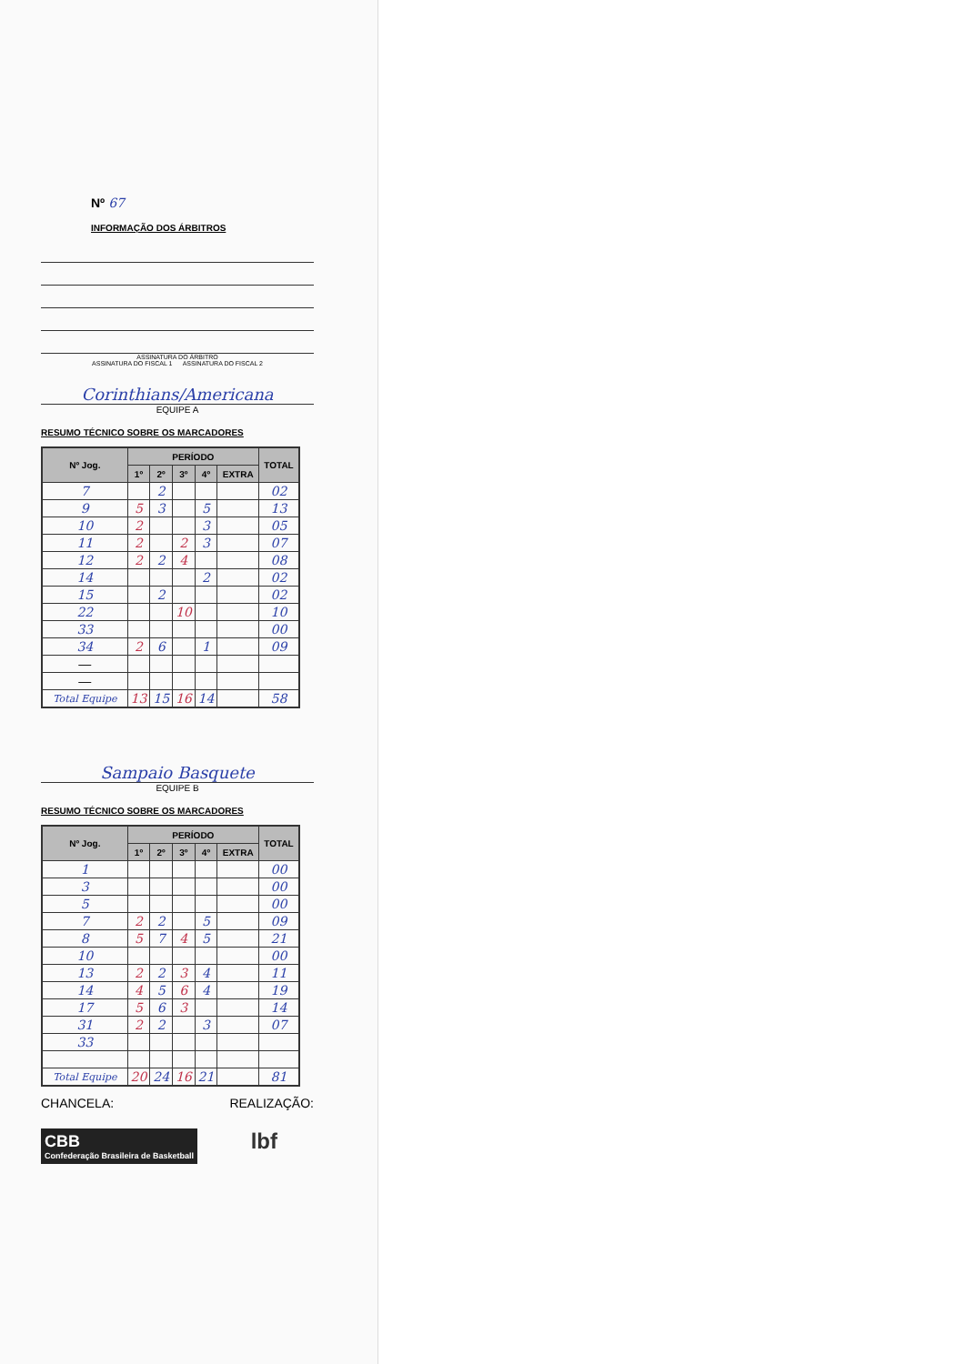Nº 67
INFORMAÇÃO DOS ÁRBITROS
ASSINATURA DO ÁRBITRO
ASSINATURA DO FISCAL 1 ASSINATURA DO FISCAL 2
Corinthians/Americana
EQUIPE A
RESUMO TÉCNICO SOBRE OS MARCADORES
| Nº Jog. | PERÍODO | | | | | TOTAL |
| --- | --- | --- | --- | --- | --- | --- |
| | 1º | 2º | 3º | 4º | EXTRA | |
| 7 | | 2 | | | | 02 |
| 9 | 5 | 3 | | 5 | | 13 |
| 10 | 2 | | | 3 | | 05 |
| 11 | 2 | | 2 | 3 | | 07 |
| 12 | 2 | 2 | 4 | | | 08 |
| 14 | | | | 2 | | 02 |
| 15 | | 2 | | | | 02 |
| 22 | | | 10 | | | 10 |
| 33 | | | | | | 00 |
| 34 | 2 | 6 | | 1 | | 09 |
| — | | | | | | |
| — | | | | | | |
| Total Equipe | 13 | 15 | 16 | 14 | | 58 |
Sampaio Basquete
EQUIPE B
RESUMO TÉCNICO SOBRE OS MARCADORES
| Nº Jog. | PERÍODO | | | | | TOTAL |
| --- | --- | --- | --- | --- | --- | --- |
| | 1º | 2º | 3º | 4º | EXTRA | |
| 1 | | | | | | 00 |
| 3 | | | | | | 00 |
| 5 | | | | | | 00 |
| 7 | 2 | 2 | | 5 | | 09 |
| 8 | 5 | 7 | 4 | 5 | | 21 |
| 10 | | | | | | 00 |
| 13 | 2 | 2 | 3 | 4 | | 11 |
| 14 | 4 | 5 | 6 | 4 | | 19 |
| 17 | 5 | 6 | 3 | | | 14 |
| 31 | 2 | 2 | | 3 | | 07 |
| 33 | | | | | | |
| Total Equipe | 20 | 24 | 16 | 21 | | 81 |
CHANCELA: REALIZAÇÃO:
CBB
Confederação Brasileira de Basketball
lbf